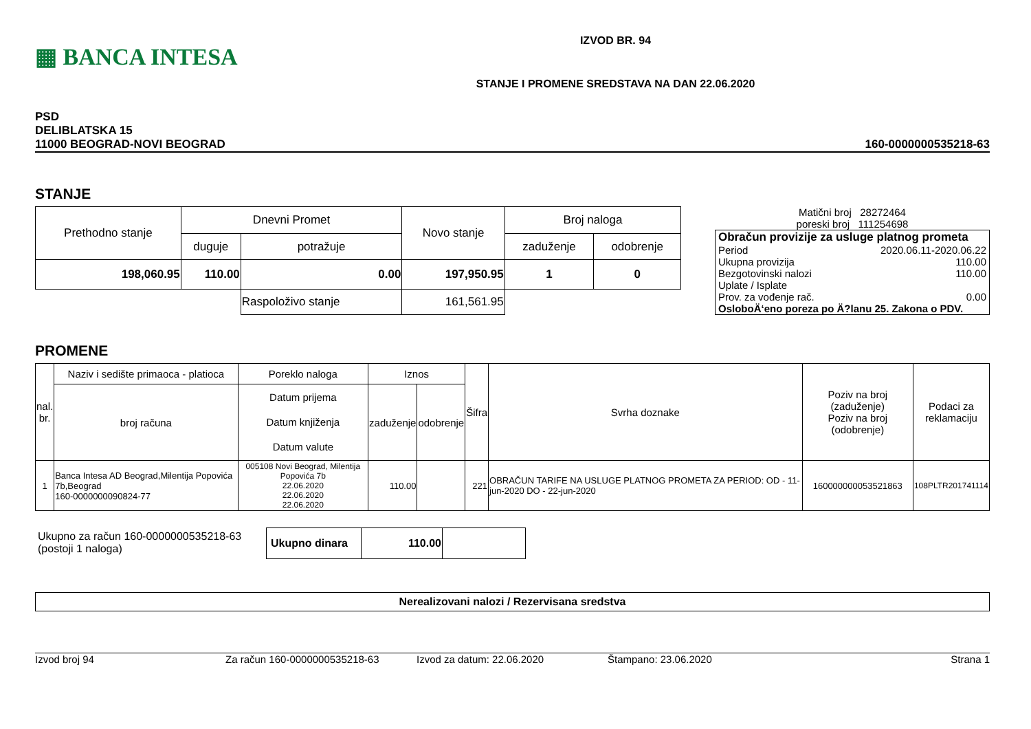▦ BANCA INTESA
IZVOD BR. 94
STANJE I PROMENE SREDSTAVA NA DAN 22.06.2020
PSD
DELIBLATSKA 15
11000 BEOGRAD-NOVI BEOGRAD
160-0000000535218-63
STANJE
| Prethodno stanje | Dnevni Promet | | Novo stanje | Broj naloga | |
| | duguje | potražuje | | zaduženje | odobrenje |
| 198,060.95 | 110.00 | 0.00 | 197,950.95 | 1 | 0 |
| | | Raspoloživo stanje | 161,561.95 | | |
Matični broj 28272464
poreski broj 111254698
Obračun provizije za usluge platnog prometa
Period 2020.06.11-2020.06.22
Ukupna provizija 110.00
Bezgotovinski nalozi 110.00
Uplate / Isplate
Prov. za vođenje rač. 0.00
OsloboÄ‘eno poreza po Ä?lanu 25. Zakona o PDV.
PROMENE
| nal. br. | Naziv i sedište primaoca - platioca | Poreklo naloga | Iznos | | Šifra | Svrha doznake | Poziv na broj (zaduženje) Poziv na broj (odobrenje) | Podaci za reklamaciju |
| | broj računa | Datum prijema Datum knjiženja Datum valute | zaduženje | odobrenje | | | | |
| 1 | Banca Intesa AD Beograd,Milentija Popovića 7b,Beograd 160-0000000090824-77 | 005108 Novi Beograd, Milentija Popovića 7b 22.06.2020 22.06.2020 22.06.2020 | 110.00 | | 221 | OBRAČUN TARIFE NA USLUGE PLATNOG PROMETA ZA PERIOD: OD - 11-jun-2020 DO - 22-jun-2020 | 160000000053521863 | 108PLTR201741114 |
Ukupno za račun 160-0000000535218-63
(postoji 1 naloga)
| Ukupno dinara | 110.00 | |
Nerealizovani nalozi / Rezervisana sredstva
Izvod broj 94 Za račun 160-0000000535218-63 Izvod za datum: 22.06.2020 Štampano: 23.06.2020 Strana 1